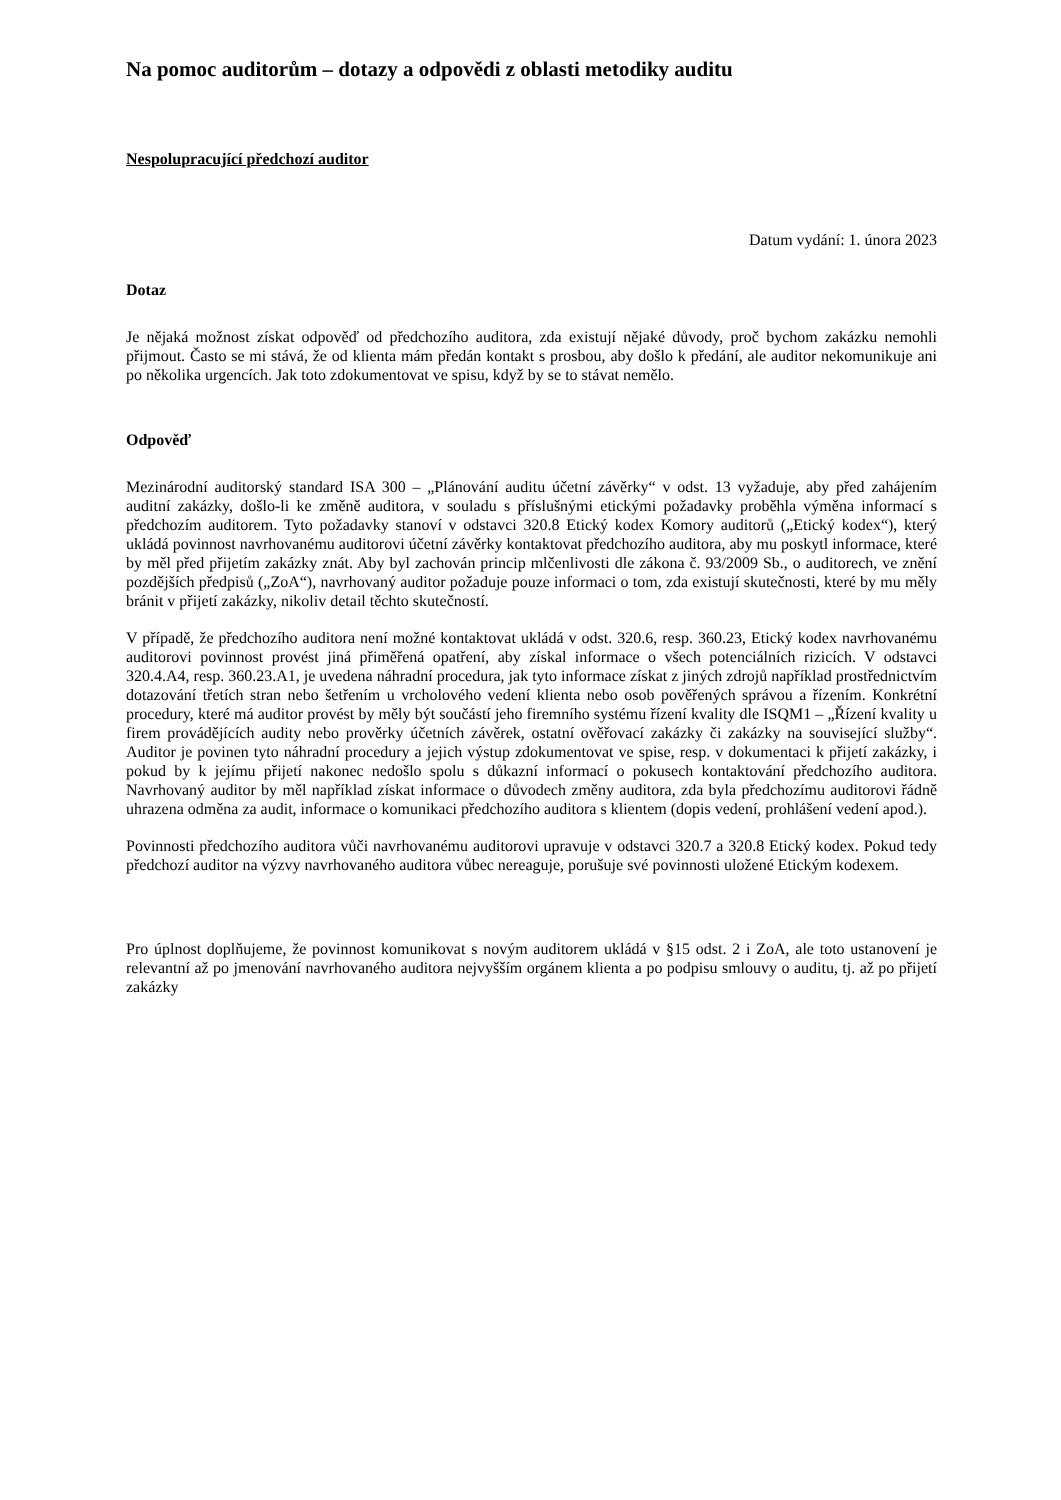Na pomoc auditorům – dotazy a odpovědi z oblasti metodiky auditu
Nespolupracující předchozí auditor
Datum vydání: 1. února 2023
Dotaz
Je nějaká možnost získat odpověď od předchozího auditora, zda existují nějaké důvody, proč bychom zakázku nemohli přijmout. Často se mi stává, že od klienta mám předán kontakt s prosbou, aby došlo k předání, ale auditor nekomunikuje ani po několika urgencích. Jak toto zdokumentovat ve spisu, když by se to stávat nemělo.
Odpověď
Mezinárodní auditorský standard ISA 300 – „Plánování auditu účetní závěrky“ v odst. 13 vyžaduje, aby před zahájením auditní zakázky, došlo-li ke změně auditora, v souladu s příslušnými etickými požadavky proběhla výměna informací s předchozím auditorem. Tyto požadavky stanoví v odstavci 320.8 Etický kodex Komory auditorů („Etický kodex“), který ukládá povinnost navrhovanému auditorovi účetní závěrky kontaktovat předchozího auditora, aby mu poskytl informace, které by měl před přijetím zakázky znát. Aby byl zachován princip mlčenlivosti dle zákona č. 93/2009 Sb., o auditorech, ve znění pozdějších předpisů („ZoA“), navrhovaný auditor požaduje pouze informaci o tom, zda existují skutečnosti, které by mu měly bránit v přijetí zakázky, nikoliv detail těchto skutečností.
V případě, že předchozího auditora není možné kontaktovat ukládá v odst. 320.6, resp. 360.23, Etický kodex navrhovanému auditorovi povinnost provést jiná přiměřená opatření, aby získal informace o všech potenciálních rizicích. V odstavci 320.4.A4, resp. 360.23.A1, je uvedena náhradní procedura, jak tyto informace získat z jiných zdrojů například prostřednictvím dotazování třetích stran nebo šetřením u vrcholového vedení klienta nebo osob pověřených správou a řízením. Konkrétní procedury, které má auditor provést by měly být součástí jeho firemního systému řízení kvality dle ISQM1 – „Řízení kvality u firem provádějících audity nebo prověrky účetních závěrek, ostatní ověřovací zakázky či zakázky na související služby“. Auditor je povinen tyto náhradní procedury a jejich výstup zdokumentovat ve spise, resp. v dokumentaci k přijetí zakázky, i pokud by k jejímu přijetí nakonec nedošlo spolu s důkazní informací o pokusech kontaktování předchozího auditora. Navrhovaný auditor by měl například získat informace o důvodech změny auditora, zda byla předchozímu auditorovi řádně uhrazena odměna za audit, informace o komunikaci předchozího auditora s klientem (dopis vedení, prohlášení vedení apod.).
Povinnosti předchozího auditora vůči navrhovanému auditorovi upravuje v odstavci 320.7 a 320.8 Etický kodex. Pokud tedy předchozí auditor na výzvy navrhovaného auditora vůbec nereaguje, porušuje své povinnosti uložené Etickým kodexem.
Pro úplnost doplňujeme, že povinnost komunikovat s novým auditorem ukládá v §15 odst. 2 i ZoA, ale toto ustanovení je relevantní až po jmenování navrhovaného auditora nejvyšším orgánem klienta a po podpisu smlouvy o auditu, tj. až po přijetí zakázky